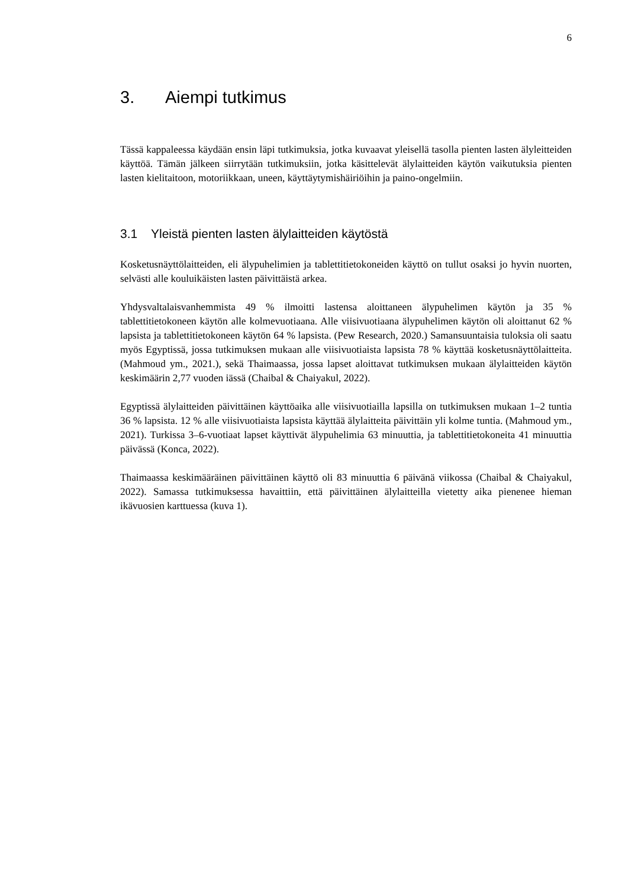6
3. Aiempi tutkimus
Tässä kappaleessa käydään ensin läpi tutkimuksia, jotka kuvaavat yleisellä tasolla pienten lasten älyleitteiden käyttöä. Tämän jälkeen siirrytään tutkimuksiin, jotka käsittelevät älylaitteiden käytön vaikutuksia pienten lasten kielitaitoon, motoriikkaan, uneen, käyttäytymishäiriöihin ja paino-ongelmiin.
3.1 Yleistä pienten lasten älylaitteiden käytöstä
Kosketusnäyttölaitteiden, eli älypuhelimien ja tablettitietokoneiden käyttö on tullut osaksi jo hyvin nuorten, selvästi alle kouluikäisten lasten päivittäistä arkea.
Yhdysvaltalaisvanhemmista 49 % ilmoitti lastensa aloittaneen älypuhelimen käytön ja 35 % tablettitietokoneen käytön alle kolmevuotiaana. Alle viisivuotiaana älypuhelimen käytön oli aloittanut 62 % lapsista ja tablettitietokoneen käytön 64 % lapsista. (Pew Research, 2020.) Samansuuntaisia tuloksia oli saatu myös Egyptissä, jossa tutkimuksen mukaan alle viisivuotiaista lapsista 78 % käyttää kosketusnäyttölaitteita. (Mahmoud ym., 2021.), sekä Thaimaassa, jossa lapset aloittavat tutkimuksen mukaan älylaitteiden käytön keskimäärin 2,77 vuoden iässä (Chaibal & Chaiyakul, 2022).
Egyptissä älylaitteiden päivittäinen käyttöaika alle viisivuotiailla lapsilla on tutkimuksen mukaan 1–2 tuntia 36 % lapsista. 12 % alle viisivuotiaista lapsista käyttää älylaitteita päivittäin yli kolme tuntia. (Mahmoud ym., 2021). Turkissa 3–6-vuotiaat lapset käyttivät älypuhelimia 63 minuuttia, ja tablettitietokoneita 41 minuuttia päivässä (Konca, 2022).
Thaimaassa keskimääräinen päivittäinen käyttö oli 83 minuuttia 6 päivänä viikossa (Chaibal & Chaiyakul, 2022). Samassa tutkimuksessa havaittiin, että päivittäinen älylaitteilla vietetty aika pienenee hieman ikävuosien karttuessa (kuva 1).